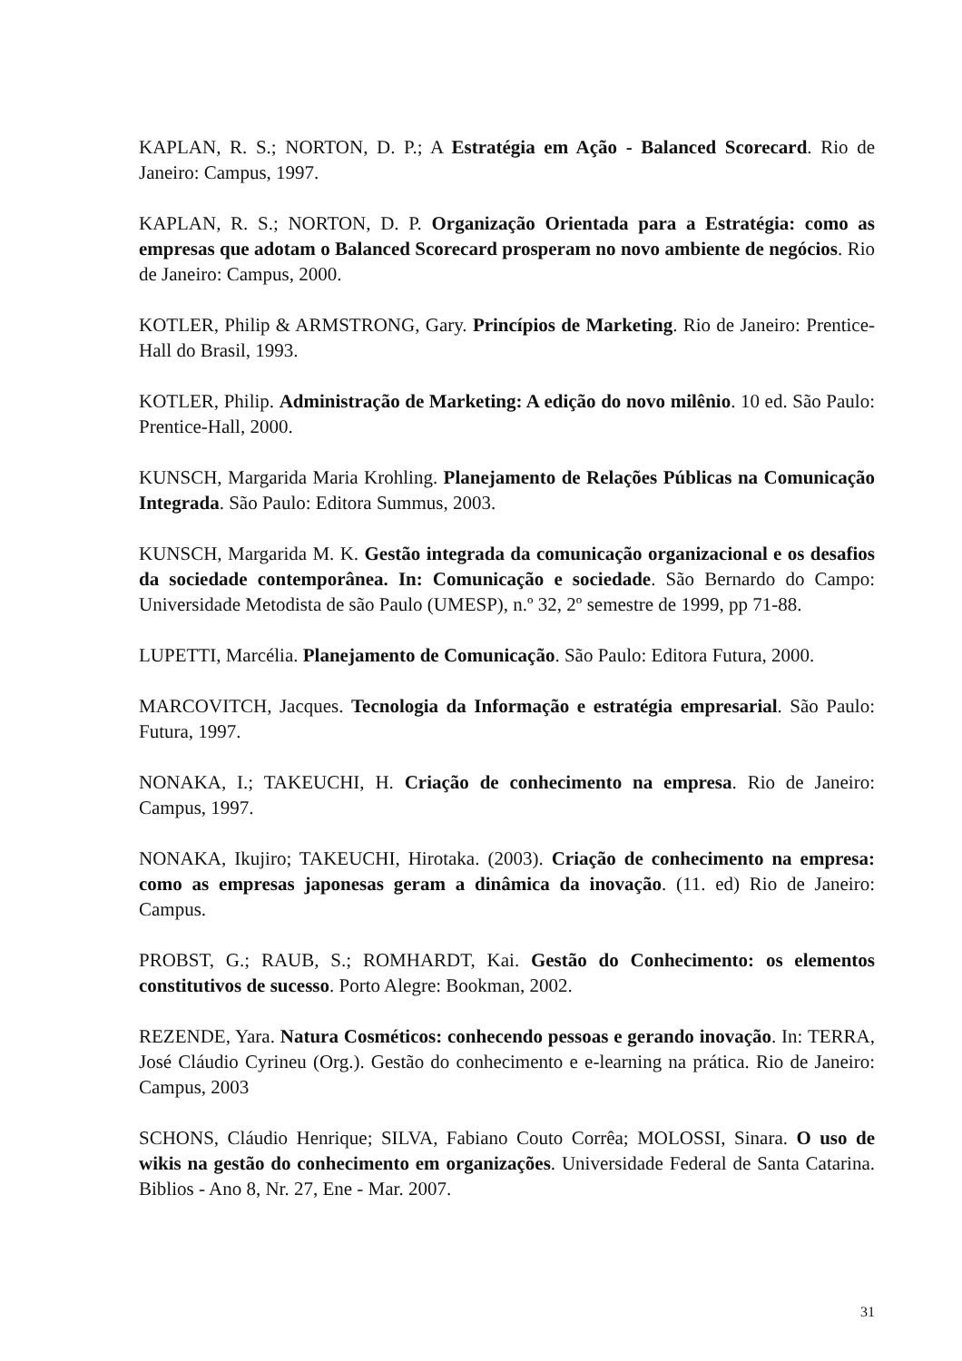KAPLAN, R. S.; NORTON, D. P.; A Estratégia em Ação - Balanced Scorecard. Rio de Janeiro: Campus, 1997.
KAPLAN, R. S.; NORTON, D. P. Organização Orientada para a Estratégia: como as empresas que adotam o Balanced Scorecard prosperam no novo ambiente de negócios. Rio de Janeiro: Campus, 2000.
KOTLER, Philip & ARMSTRONG, Gary. Princípios de Marketing. Rio de Janeiro: Prentice-Hall do Brasil, 1993.
KOTLER, Philip. Administração de Marketing: A edição do novo milênio. 10 ed. São Paulo: Prentice-Hall, 2000.
KUNSCH, Margarida Maria Krohling. Planejamento de Relações Públicas na Comunicação Integrada. São Paulo: Editora Summus, 2003.
KUNSCH, Margarida M. K. Gestão integrada da comunicação organizacional e os desafios da sociedade contemporânea. In: Comunicação e sociedade. São Bernardo do Campo: Universidade Metodista de são Paulo (UMESP), n.º 32, 2º semestre de 1999, pp 71-88.
LUPETTI, Marcélia. Planejamento de Comunicação. São Paulo: Editora Futura, 2000.
MARCOVITCH, Jacques. Tecnologia da Informação e estratégia empresarial. São Paulo: Futura, 1997.
NONAKA, I.; TAKEUCHI, H. Criação de conhecimento na empresa. Rio de Janeiro: Campus, 1997.
NONAKA, Ikujiro; TAKEUCHI, Hirotaka. (2003). Criação de conhecimento na empresa: como as empresas japonesas geram a dinâmica da inovação. (11. ed) Rio de Janeiro: Campus.
PROBST, G.; RAUB, S.; ROMHARDT, Kai. Gestão do Conhecimento: os elementos constitutivos de sucesso. Porto Alegre: Bookman, 2002.
REZENDE, Yara. Natura Cosméticos: conhecendo pessoas e gerando inovação. In: TERRA, José Cláudio Cyrineu (Org.). Gestão do conhecimento e e-learning na prática. Rio de Janeiro: Campus, 2003
SCHONS, Cláudio Henrique; SILVA, Fabiano Couto Corrêa; MOLOSSI, Sinara. O uso de wikis na gestão do conhecimento em organizações. Universidade Federal de Santa Catarina. Biblios - Ano 8, Nr. 27, Ene - Mar. 2007.
31